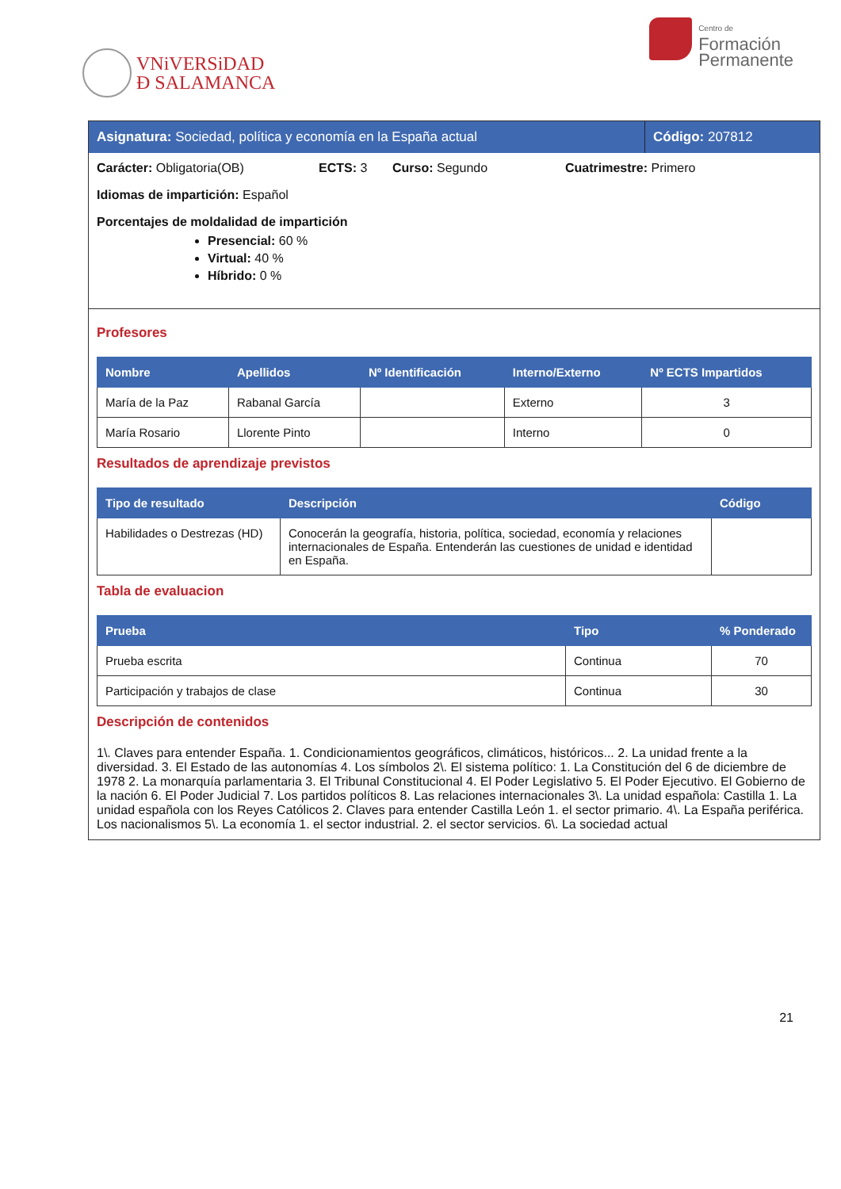VNiVERSiDAD
Ð SALAMANCA
Centro de
Formación
Permanente
Asignatura: Sociedad, política y economía en la España actual
Código: 207812
Carácter: Obligatoria(OB) ECTS: 3 Curso: Segundo Cuatrimestre: Primero
Idiomas de impartición: Español
Porcentajes de moldalidad de impartición
Presencial: 60 %
Virtual: 40 %
Híbrido: 0 %
Profesores
| Nombre | Apellidos | Nº Identificación | Interno/Externo | Nº ECTS Impartidos |
| --- | --- | --- | --- | --- |
| María de la Paz | Rabanal García | | Externo | 3 |
| María Rosario | Llorente Pinto | | Interno | 0 |
Resultados de aprendizaje previstos
| Tipo de resultado | Descripción | Código |
| --- | --- | --- |
| Habilidades o Destrezas (HD) | Conocerán la geografía, historia, política, sociedad, economía y relaciones internacionales de España. Entenderán las cuestiones de unidad e identidad en España. | |
Tabla de evaluacion
| Prueba | Tipo | % Ponderado |
| --- | --- | --- |
| Prueba escrita | Continua | 70 |
| Participación y trabajos de clase | Continua | 30 |
Descripción de contenidos
1\. Claves para entender España. 1. Condicionamientos geográficos, climáticos, históricos... 2. La unidad frente a la diversidad. 3. El Estado de las autonomías 4. Los símbolos 2\. El sistema político: 1. La Constitución del 6 de diciembre de 1978 2. La monarquía parlamentaria 3. El Tribunal Constitucional 4. El Poder Legislativo 5. El Poder Ejecutivo. El Gobierno de la nación 6. El Poder Judicial 7. Los partidos políticos 8. Las relaciones internacionales 3\. La unidad española: Castilla 1. La unidad española con los Reyes Católicos 2. Claves para entender Castilla León 1. el sector primario. 4\. La España periférica. Los nacionalismos 5\. La economía 1. el sector industrial. 2. el sector servicios. 6\. La sociedad actual
21